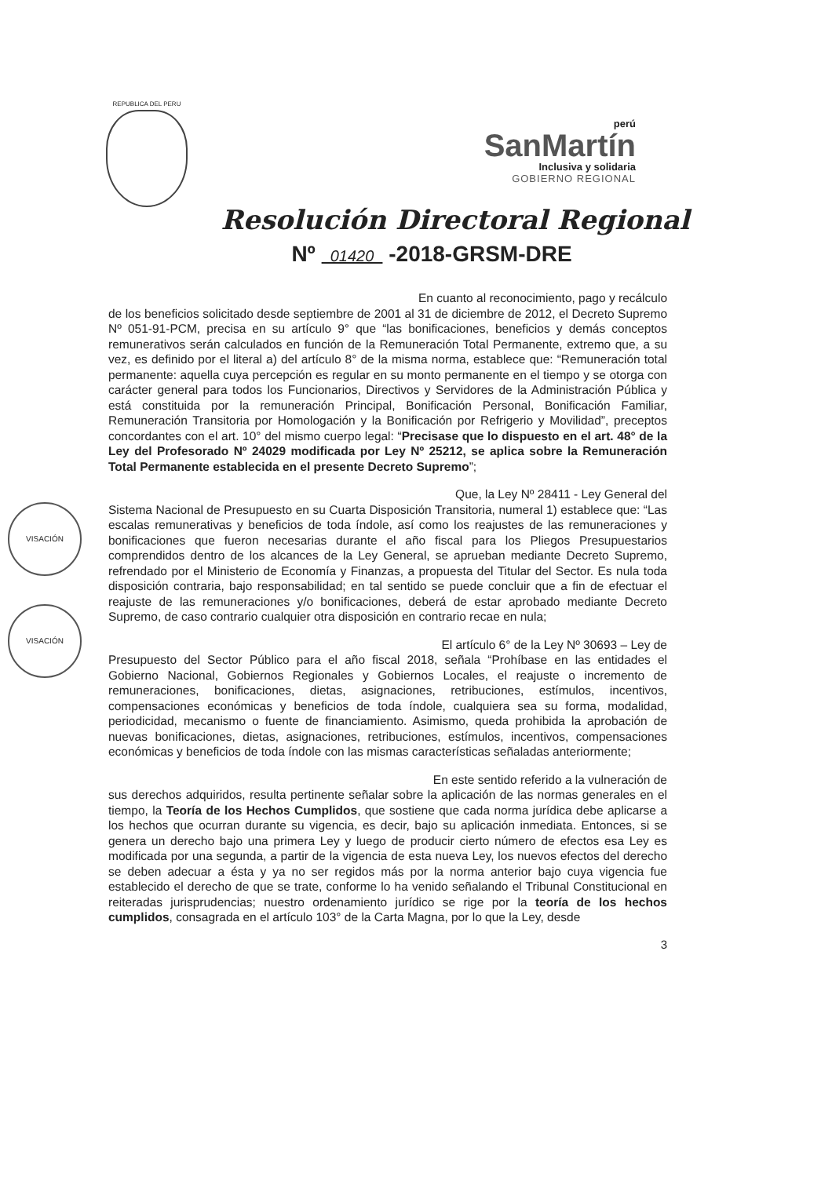REPUBLICA DEL PERU
perú
SanMartín
Inclusiva y solidaria
GOBIERNO REGIONAL
Resolución Directoral Regional
Nº 01420 -2018-GRSM-DRE
En cuanto al reconocimiento, pago y recálculo
de los beneficios solicitado desde septiembre de 2001 al 31 de diciembre de 2012, el Decreto Supremo Nº 051-91-PCM, precisa en su artículo 9° que “las bonificaciones, beneficios y demás conceptos remunerativos serán calculados en función de la Remuneración Total Permanente, extremo que, a su vez, es definido por el literal a) del artículo 8° de la misma norma, establece que: “Remuneración total permanente: aquella cuya percepción es regular en su monto permanente en el tiempo y se otorga con carácter general para todos los Funcionarios, Directivos y Servidores de la Administración Pública y está constituida por la remuneración Principal, Bonificación Personal, Bonificación Familiar, Remuneración Transitoria por Homologación y la Bonificación por Refrigerio y Movilidad”, preceptos concordantes con el art. 10° del mismo cuerpo legal: “Precisase que lo dispuesto en el art. 48° de la Ley del Profesorado Nº 24029 modificada por Ley Nº 25212, se aplica sobre la Remuneración Total Permanente establecida en el presente Decreto Supremo”;
Que, la Ley Nº 28411 - Ley General del
Sistema Nacional de Presupuesto en su Cuarta Disposición Transitoria, numeral 1) establece que: “Las escalas remunerativas y beneficios de toda índole, así como los reajustes de las remuneraciones y bonificaciones que fueron necesarias durante el año fiscal para los Pliegos Presupuestarios comprendidos dentro de los alcances de la Ley General, se aprueban mediante Decreto Supremo, refrendado por el Ministerio de Economía y Finanzas, a propuesta del Titular del Sector. Es nula toda disposición contraria, bajo responsabilidad; en tal sentido se puede concluir que a fin de efectuar el reajuste de las remuneraciones y/o bonificaciones, deberá de estar aprobado mediante Decreto Supremo, de caso contrario cualquier otra disposición en contrario recae en nula;
El artículo 6° de la Ley Nº 30693 – Ley de
Presupuesto del Sector Público para el año fiscal 2018, señala “Prohíbase en las entidades el Gobierno Nacional, Gobiernos Regionales y Gobiernos Locales, el reajuste o incremento de remuneraciones, bonificaciones, dietas, asignaciones, retribuciones, estímulos, incentivos, compensaciones económicas y beneficios de toda índole, cualquiera sea su forma, modalidad, periodicidad, mecanismo o fuente de financiamiento. Asimismo, queda prohibida la aprobación de nuevas bonificaciones, dietas, asignaciones, retribuciones, estímulos, incentivos, compensaciones económicas y beneficios de toda índole con las mismas características señaladas anteriormente;
En este sentido referido a la vulneración de
sus derechos adquiridos, resulta pertinente señalar sobre la aplicación de las normas generales en el tiempo, la Teoría de los Hechos Cumplidos, que sostiene que cada norma jurídica debe aplicarse a los hechos que ocurran durante su vigencia, es decir, bajo su aplicación inmediata. Entonces, si se genera un derecho bajo una primera Ley y luego de producir cierto número de efectos esa Ley es modificada por una segunda, a partir de la vigencia de esta nueva Ley, los nuevos efectos del derecho se deben adecuar a ésta y ya no ser regidos más por la norma anterior bajo cuya vigencia fue establecido el derecho de que se trate, conforme lo ha venido señalando el Tribunal Constitucional en reiteradas jurisprudencias; nuestro ordenamiento jurídico se rige por la teoría de los hechos cumplidos, consagrada en el artículo 103° de la Carta Magna, por lo que la Ley, desde
3
VISACIÓN
VISACIÓN